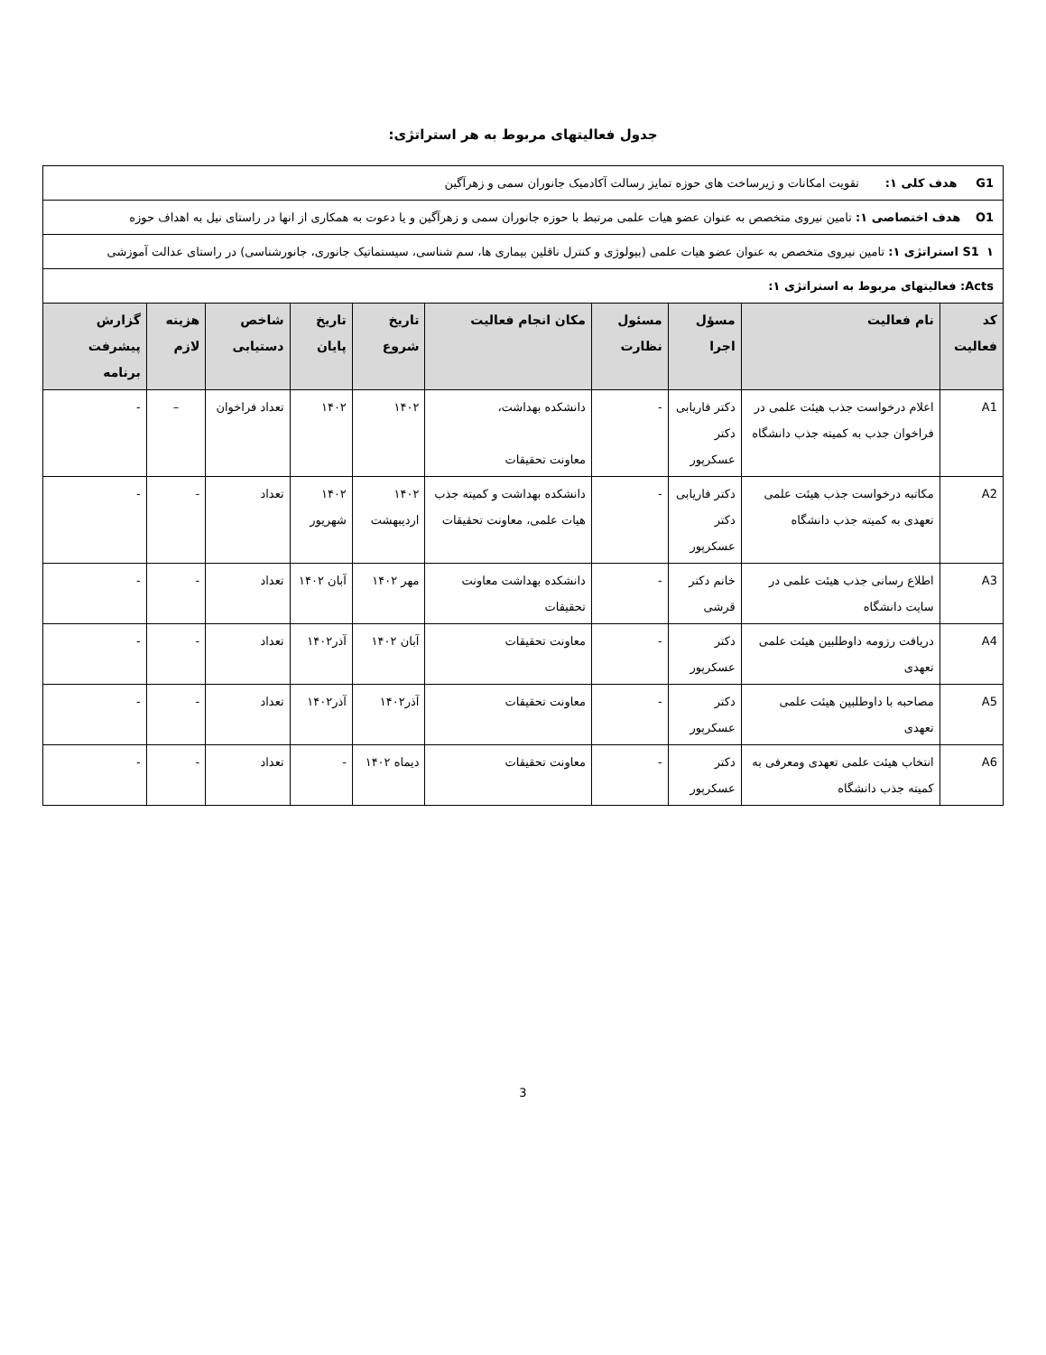جدول فعالیتهای مربوط به هر استراتژی:
| G1 هدف کلی ۱: تقویت امکانات و زیرساخت های حوزه تمایز رسالت آکادمیک جانوران سمی و زهرآگین | | | | | | | | | |
| O1 هدف اختصاصی ۱: تامین نیروی متخصص به عنوان عضو هیات علمی مرتبط با حوزه جانوران سمی و زهرآگین و یا دعوت به همکاری از انها در راستای نیل به اهداف حوزه | | | | | | | | | |
| S1 ۱ استراتژی ۱: تامین نیروی متخصص به عنوان عضو هیات علمی (بیولوژی و کنترل ناقلین بیماری ها، سم شناسی، سیستماتیک جانوری، جانورشناسی) در راستای عدالت آموزشی | | | | | | | | | |
| Acts: فعالیتهای مربوط به استراتژی ۱: | | | | | | | | | |
| کد فعالیت | نام فعالیت | مسؤل اجرا | مسئول نظارت | مکان انجام فعالیت | تاریخ شروع | تاریخ پایان | شاخص دستیابی | هزینه لازم | گزارش پیشرفت برنامه |
| A1 | اعلام درخواست جذب هیئت علمی در فراخوان جذب به کمیته جذب دانشگاه | دکتر فاریابی دکتر عسکرپور | - | دانشکده بهداشت، معاونت تحقیقات | ۱۴۰۲ | ۱۴۰۲ | تعداد فراخوان | – | - |
| A2 | مکاتبه درخواست جذب هیئت علمی تعهدی به کمیته جذب دانشگاه | دکتر فاریابی دکتر عسکرپور | - | دانشکده بهداشت و کمیته جذب هیات علمی، معاونت تحقیقات | ۱۴۰۲ اردیبهشت | ۱۴۰۲ شهریور | تعداد | - | - |
| A3 | اطلاع رسانی جذب هیئت علمی در سایت دانشگاه | خانم دکتر قرشی | - | دانشکده بهداشت معاونت تحقیقات | مهر ۱۴۰۲ | آبان ۱۴۰۲ | تعداد | - | - |
| A4 | دریافت رزومه داوطلبین هیئت علمی تعهدی | دکتر عسکرپور | - | معاونت تحقیقات | آبان ۱۴۰۲ | آذر۱۴۰۲ | تعداد | - | - |
| A5 | مصاحبه با داوطلبین هیئت علمی تعهدی | دکتر عسکرپور | - | معاونت تحقیقات | آذر۱۴۰۲ | آذر۱۴۰۲ | تعداد | - | - |
| A6 | انتخاب هیئت علمی تعهدی ومعرفی به کمیته جذب دانشگاه | دکتر عسکرپور | - | معاونت تحقیقات | دیماه ۱۴۰۲ | - | تعداد | - | - |
3